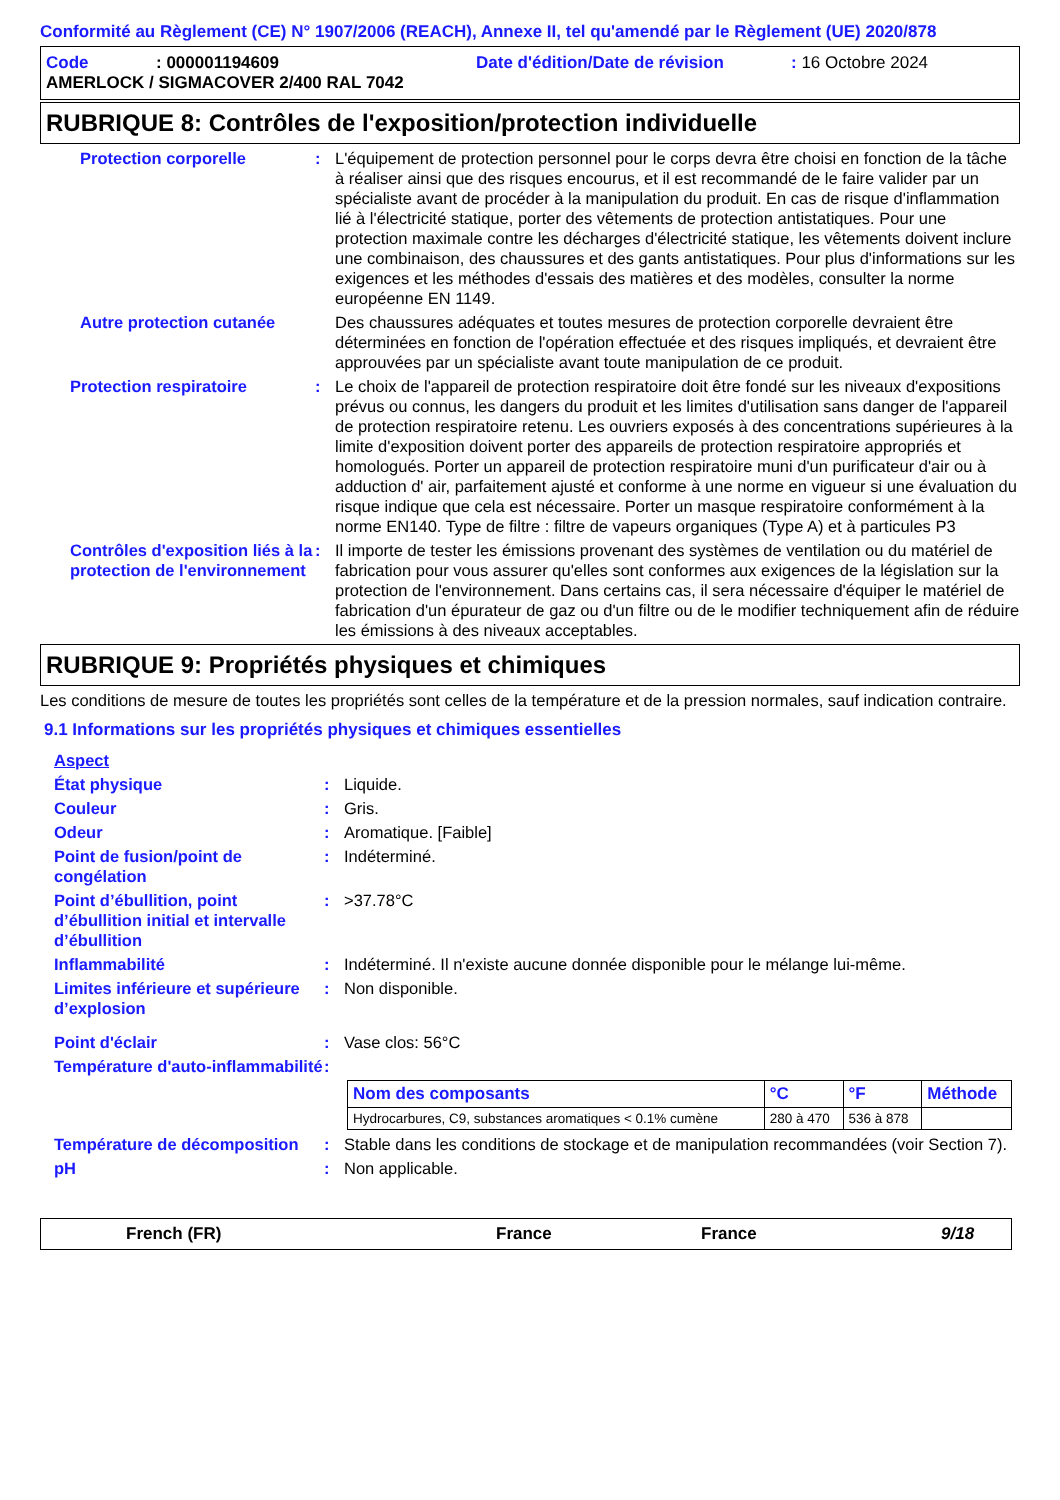Conformité au Règlement (CE) N° 1907/2006 (REACH), Annexe II, tel qu'amendé par le Règlement (UE) 2020/878
Code: 000001194609 Date d'édition/Date de révision: 16 Octobre 2024
AMERLOCK / SIGMACOVER 2/400 RAL 7042
RUBRIQUE 8: Contrôles de l'exposition/protection individuelle
Protection corporelle : L'équipement de protection personnel pour le corps devra être choisi en fonction de la tâche à réaliser ainsi que des risques encourus, et il est recommandé de le faire valider par un spécialiste avant de procéder à la manipulation du produit. En cas de risque d'inflammation lié à l'électricité statique, porter des vêtements de protection antistatiques. Pour une protection maximale contre les décharges d'électricité statique, les vêtements doivent inclure une combinaison, des chaussures et des gants antistatiques. Pour plus d'informations sur les exigences et les méthodes d'essais des matières et des modèles, consulter la norme européenne EN 1149.
Autre protection cutanée
Des chaussures adéquates et toutes mesures de protection corporelle devraient être déterminées en fonction de l'opération effectuée et des risques impliqués, et devraient être approuvées par un spécialiste avant toute manipulation de ce produit.
Protection respiratoire : Le choix de l'appareil de protection respiratoire doit être fondé sur les niveaux d'expositions prévus ou connus, les dangers du produit et les limites d'utilisation sans danger de l'appareil de protection respiratoire retenu. Les ouvriers exposés à des concentrations supérieures à la limite d'exposition doivent porter des appareils de protection respiratoire appropriés et homologués. Porter un appareil de protection respiratoire muni d'un purificateur d'air ou à adduction d' air, parfaitement ajusté et conforme à une norme en vigueur si une évaluation du risque indique que cela est nécessaire. Porter un masque respiratoire conformément à la norme EN140. Type de filtre : filtre de vapeurs organiques (Type A) et à particules P3
Contrôles d'exposition liés à la protection de l'environnement
: Il importe de tester les émissions provenant des systèmes de ventilation ou du matériel de fabrication pour vous assurer qu'elles sont conformes aux exigences de la législation sur la protection de l'environnement. Dans certains cas, il sera nécessaire d'équiper le matériel de fabrication d'un épurateur de gaz ou d'un filtre ou de le modifier techniquement afin de réduire les émissions à des niveaux acceptables.
RUBRIQUE 9: Propriétés physiques et chimiques
Les conditions de mesure de toutes les propriétés sont celles de la température et de la pression normales, sauf indication contraire.
9.1 Informations sur les propriétés physiques et chimiques essentielles
Aspect
État physique : Liquide.
Couleur : Gris.
Odeur : Aromatique. [Faible]
Point de fusion/point de congélation
: Indéterminé.
Point d’ébullition, point d’ébullition initial et intervalle d’ébullition
: >37.78°C
Inflammabilité : Indéterminé. Il n'existe aucune donnée disponible pour le mélange lui-même.
Limites inférieure et supérieure d’explosion
: Non disponible.
Point d'éclair : Vase clos: 56°C
Température d'auto-inflammabilité
:
| Nom des composants | °C | °F | Méthode |
| --- | --- | --- | --- |
| Hydrocarbures, C9, substances aromatiques < 0.1% cumène | 280 à 470 | 536 à 878 | |
Température de décomposition
: Stable dans les conditions de stockage et de manipulation recommandées (voir Section 7).
pH : Non applicable.
French (FR) France France 9/18